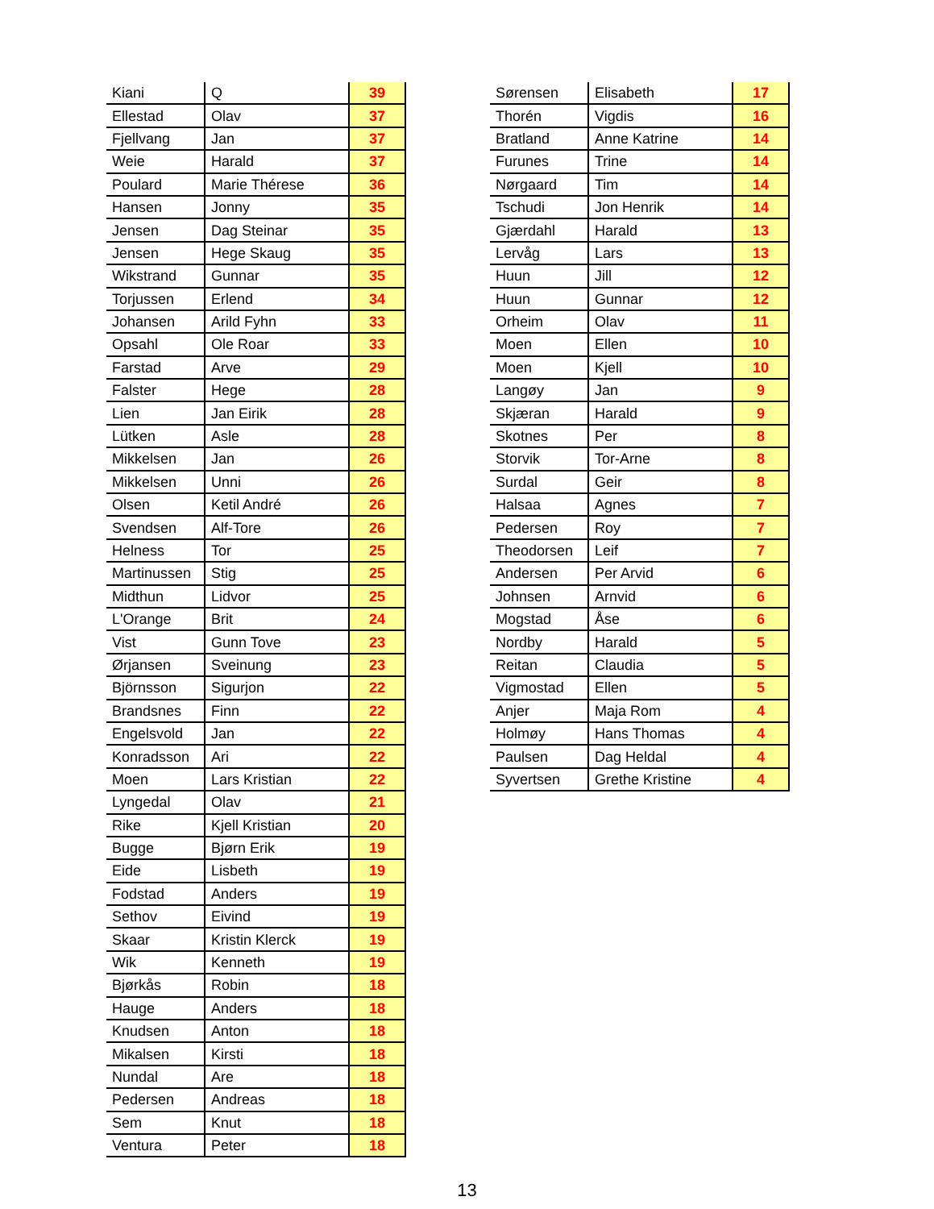| Kiani | Q | 39 |
| Ellestad | Olav | 37 |
| Fjellvang | Jan | 37 |
| Weie | Harald | 37 |
| Poulard | Marie Thérese | 36 |
| Hansen | Jonny | 35 |
| Jensen | Dag Steinar | 35 |
| Jensen | Hege Skaug | 35 |
| Wikstrand | Gunnar | 35 |
| Torjussen | Erlend | 34 |
| Johansen | Arild Fyhn | 33 |
| Opsahl | Ole Roar | 33 |
| Farstad | Arve | 29 |
| Falster | Hege | 28 |
| Lien | Jan Eirik | 28 |
| Lütken | Asle | 28 |
| Mikkelsen | Jan | 26 |
| Mikkelsen | Unni | 26 |
| Olsen | Ketil André | 26 |
| Svendsen | Alf-Tore | 26 |
| Helness | Tor | 25 |
| Martinussen | Stig | 25 |
| Midthun | Lidvor | 25 |
| L'Orange | Brit | 24 |
| Vist | Gunn Tove | 23 |
| Ørjansen | Sveinung | 23 |
| Björnsson | Sigurjon | 22 |
| Brandsnes | Finn | 22 |
| Engelsvold | Jan | 22 |
| Konradsson | Ari | 22 |
| Moen | Lars Kristian | 22 |
| Lyngedal | Olav | 21 |
| Rike | Kjell Kristian | 20 |
| Bugge | Bjørn Erik | 19 |
| Eide | Lisbeth | 19 |
| Fodstad | Anders | 19 |
| Sethov | Eivind | 19 |
| Skaar | Kristin Klerck | 19 |
| Wik | Kenneth | 19 |
| Bjørkås | Robin | 18 |
| Hauge | Anders | 18 |
| Knudsen | Anton | 18 |
| Mikalsen | Kirsti | 18 |
| Nundal | Are | 18 |
| Pedersen | Andreas | 18 |
| Sem | Knut | 18 |
| Ventura | Peter | 18 |
| Sørensen | Elisabeth | 17 |
| Thorén | Vigdis | 16 |
| Bratland | Anne Katrine | 14 |
| Furunes | Trine | 14 |
| Nørgaard | Tim | 14 |
| Tschudi | Jon Henrik | 14 |
| Gjærdahl | Harald | 13 |
| Lervåg | Lars | 13 |
| Huun | Jill | 12 |
| Huun | Gunnar | 12 |
| Orheim | Olav | 11 |
| Moen | Ellen | 10 |
| Moen | Kjell | 10 |
| Langøy | Jan | 9 |
| Skjæran | Harald | 9 |
| Skotnes | Per | 8 |
| Storvik | Tor-Arne | 8 |
| Surdal | Geir | 8 |
| Halsaa | Agnes | 7 |
| Pedersen | Roy | 7 |
| Theodorsen | Leif | 7 |
| Andersen | Per Arvid | 6 |
| Johnsen | Arnvid | 6 |
| Mogstad | Åse | 6 |
| Nordby | Harald | 5 |
| Reitan | Claudia | 5 |
| Vigmostad | Ellen | 5 |
| Anjer | Maja Rom | 4 |
| Holmøy | Hans Thomas | 4 |
| Paulsen | Dag Heldal | 4 |
| Syvertsen | Grethe Kristine | 4 |
13